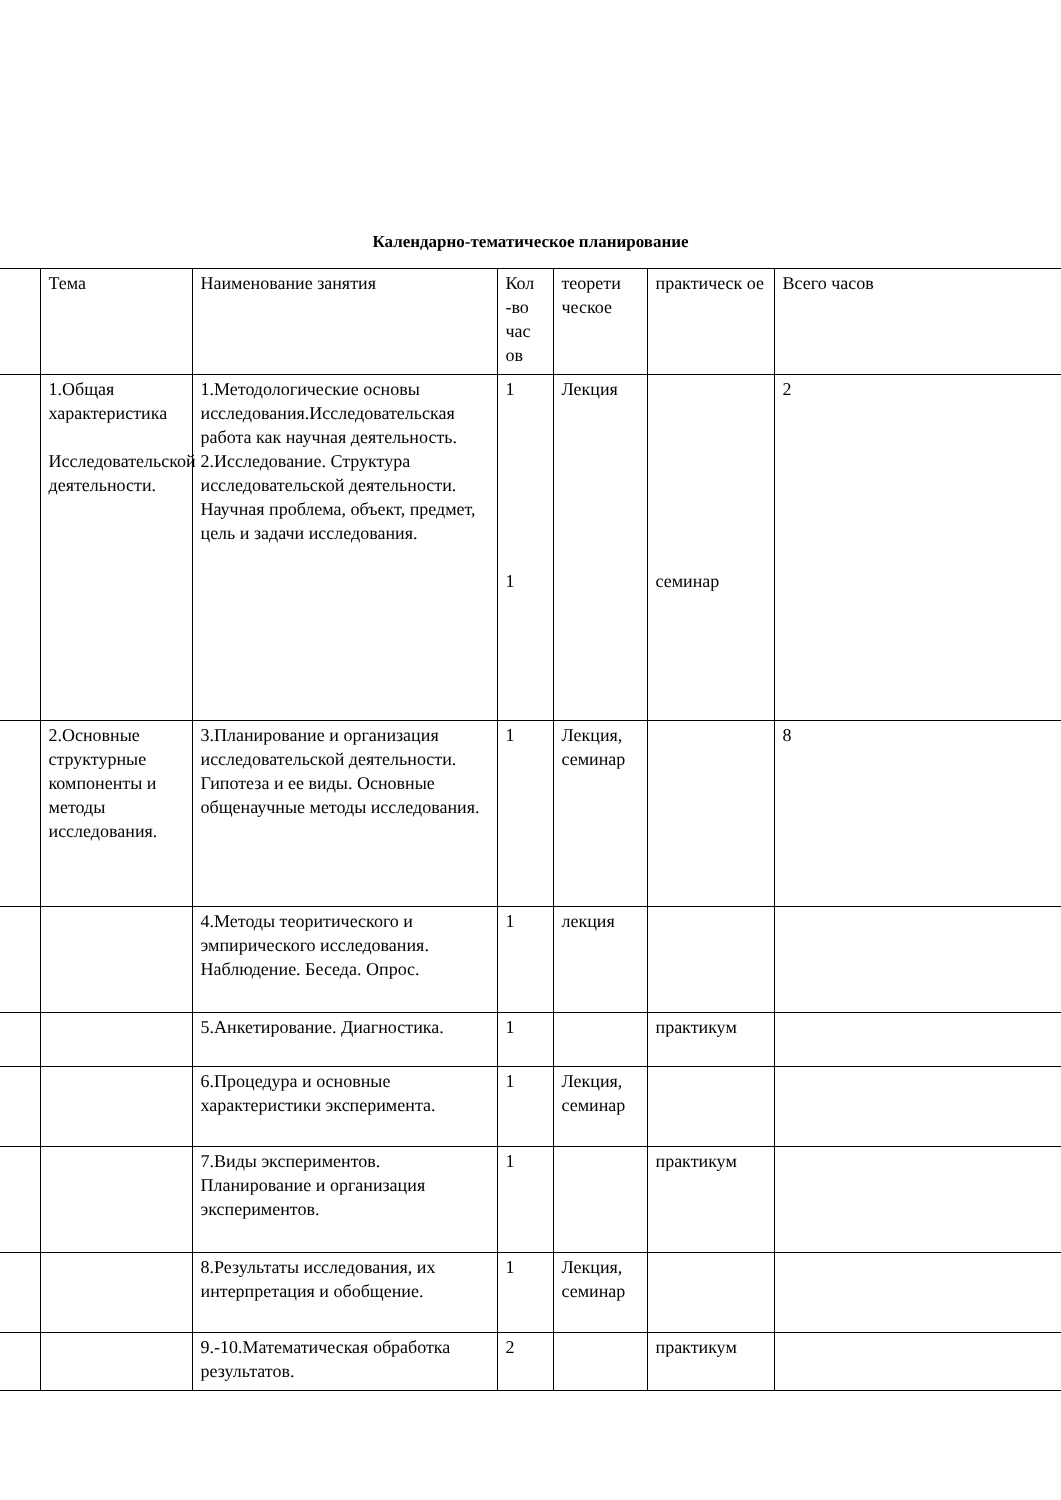Календарно-тематическое планирование
| | Тема | Наименование занятия | Кол -во час ов | теорети ческое | практическ ое | Всего часов |
| | 1.Общая характеристика Исследовательской деятельности. | 1.Методологические основы исследования.Исследовательская работа как научная деятельность. 2.Исследование. Структура исследовательской деятельности. Научная проблема, объект, предмет, цель и задачи исследования. | 1 1 | Лекция | семинар | 2 |
| | 2.Основные структурные компоненты и методы исследования. | 3.Планирование и организация исследовательской деятельности. Гипотеза и ее виды. Основные общенаучные методы исследования. | 1 | Лекция, семинар | | 8 |
| | | 4.Методы теоритического и эмпирического исследования. Наблюдение. Беседа. Опрос. | 1 | лекция | | |
| | | 5.Анкетирование. Диагностика. | 1 | | практикум | |
| | | 6.Процедура и основные характеристики эксперимента. | 1 | Лекция, семинар | | |
| | | 7.Виды экспериментов. Планирование и организация экспериментов. | 1 | | практикум | |
| | | 8.Результаты исследования, их интерпретация и обобщение. | 1 | Лекция, семинар | | |
| | | 9.-10.Математическая обработка результатов. | 2 | | практикум | |